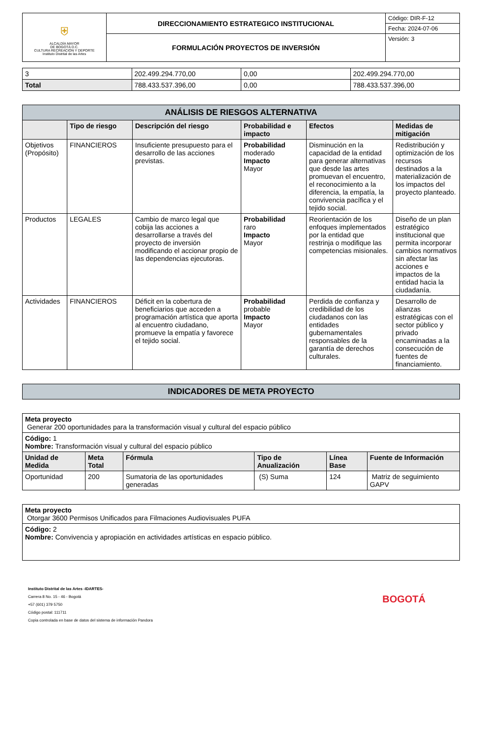| ⛨ ALCALDÍA MAYOR DE BOGOTÁ D.C. CULTURA RECREACIÓN Y DEPORTE Instituto Distrital de las Artes | DIRECCIONAMIENTO ESTRATEGICO INSTITUCIONAL | Código: DIR-F-12 |
| | | Fecha: 2024-07-06 |
| | FORMULACIÓN PROYECTOS DE INVERSIÓN | Versión: 3 |
| 3 | 202.499.294.770,00 | 0,00 | 202.499.294.770,00 |
| Total | 788.433.537.396,00 | 0,00 | 788.433.537.396,00 |
| ANÁLISIS DE RIESGOS ALTERNATIVA | | | | | |
| | Tipo de riesgo | Descripción del riesgo | Probabilidad e impacto | Efectos | Medidas de mitigación |
| Objetivos (Propósito) | FINANCIEROS | Insuficiente presupuesto para el desarrollo de las acciones previstas. | Probabilidad moderado Impacto Mayor | Disminución en la capacidad de la entidad para generar alternativas que desde las artes promuevan el encuentro, el reconocimiento a la diferencia, la empatía, la convivencia pacífica y el tejido social. | Redistribución y optimización de los recursos destinados a la materialización de los impactos del proyecto planteado. |
| Productos | LEGALES | Cambio de marco legal que cobija las acciones a desarrollarse a través del proyecto de inversión modificando el accionar propio de las dependencias ejecutoras. | Probabilidad raro Impacto Mayor | Reorientación de los enfoques implementados por la entidad que restrinja o modifique las competencias misionales. | Diseño de un plan estratégico institucional que permita incorporar cambios normativos sin afectar las acciones e impactos de la entidad hacia la ciudadanía. |
| Actividades | FINANCIEROS | Déficit en la cobertura de beneficiarios que acceden a programación artística que aporta al encuentro ciudadano, promueve la empatía y favorece el tejido social. | Probabilidad probable Impacto Mayor | Perdida de confianza y credibilidad de los ciudadanos con las entidades gubernamentales responsables de la garantía de derechos culturales. | Desarrollo de alianzas estratégicas con el sector público y privado encaminadas a la consecución de fuentes de financiamiento. |
| INDICADORES DE META PROYECTO |
| Meta proyecto Generar 200 oportunidades para la transformación visual y cultural del espacio público | | | | | |
| Código: 1 Nombre: Transformación visual y cultural del espacio público | | | | | |
| Unidad de Medida | Meta Total | Fórmula | Tipo de Anualización | Línea Base | Fuente de Información |
| Oportunidad | 200 | Sumatoria de las oportunidades generadas | (S) Suma | 124 | Matriz de seguimiento GAPV |
| Meta proyecto Otorgar 3600 Permisos Unificados para Filmaciones Audiovisuales PUFA |
| Código: 2 Nombre: Convivencia y apropiación en actividades artísticas en espacio público. |
Instituto Distrital de las Artes -IDARTES-
Carrera 8 No. 15 - 46 - Bogotá
+57 (601) 379 5750
Código postal: 111711
Copia controlada en base de datos del sistema de información Pandora
BOGOTÁ